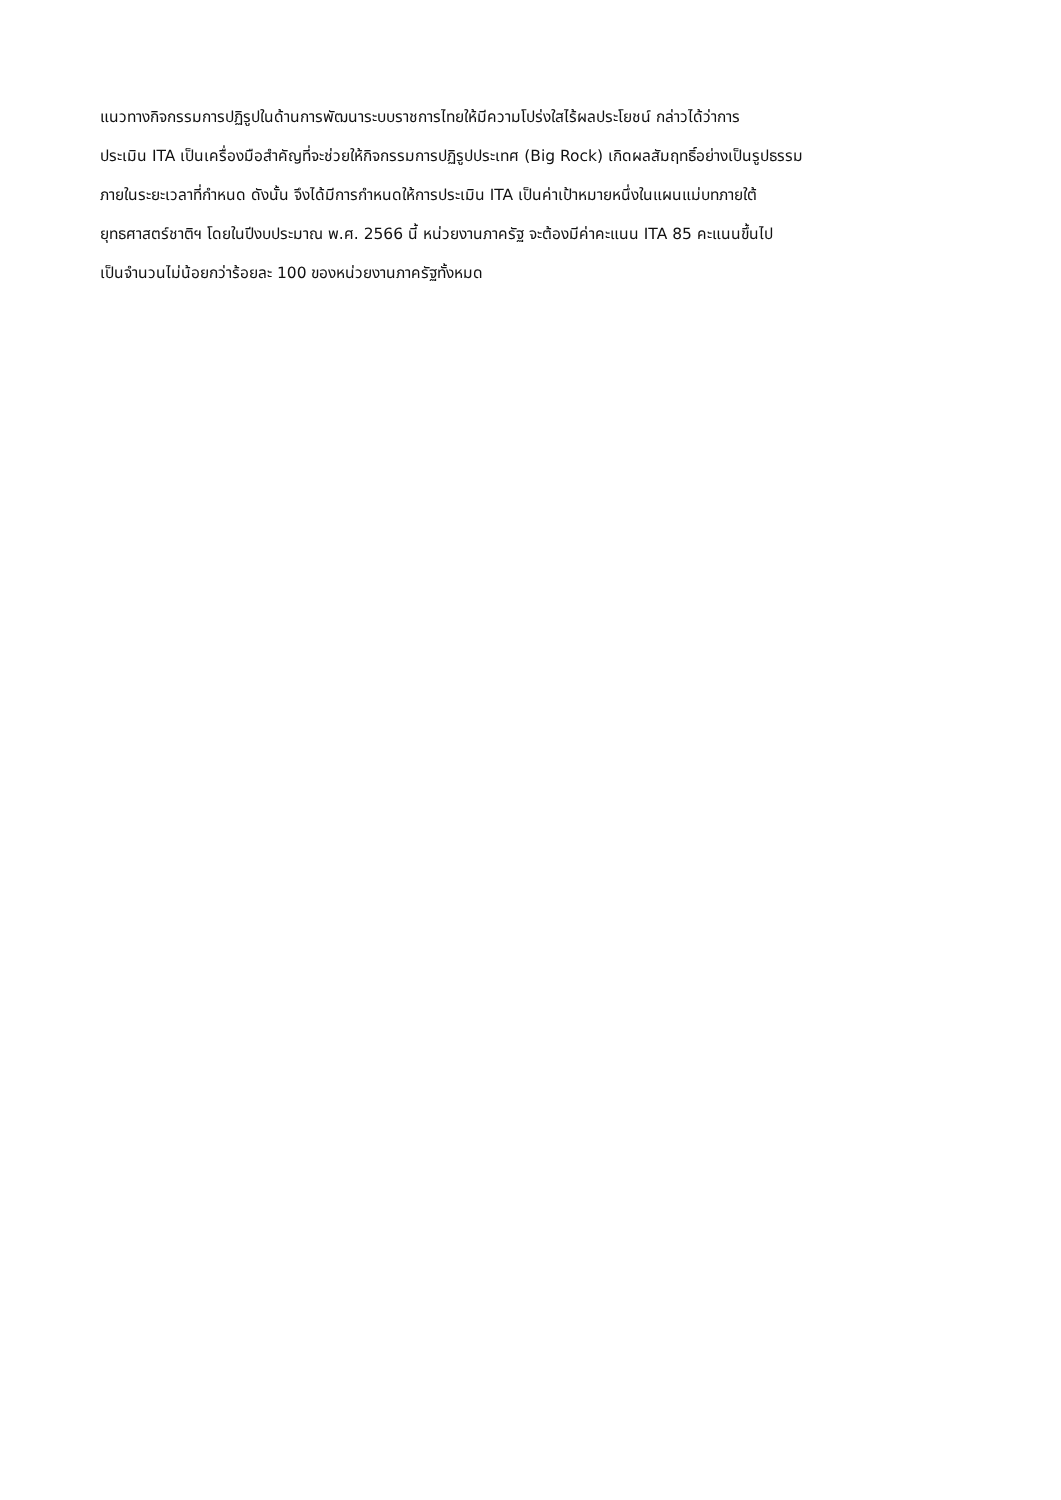แนวทางกิจกรรมการปฏิรูปในด้านการพัฒนาระบบราชการไทยให้มีความโปร่งใสไร้ผลประโยชน์ กล่าวได้ว่าการ
ประเมิน ITA เป็นเครื่องมือสำคัญที่จะช่วยให้กิจกรรมการปฏิรูปประเทศ (Big Rock) เกิดผลสัมฤทธิ์อย่างเป็นรูปธรรม
ภายในระยะเวลาที่กำหนด ดังนั้น จึงได้มีการกำหนดให้การประเมิน ITA เป็นค่าเป้าหมายหนึ่งในแผนแม่บทภายใต้
ยุทธศาสตร์ชาติฯ โดยในปีงบประมาณ พ.ศ. 2566 นี้ หน่วยงานภาครัฐ จะต้องมีค่าคะแนน ITA 85 คะแนนขึ้นไป
เป็นจำนวนไม่น้อยกว่าร้อยละ 100 ของหน่วยงานภาครัฐทั้งหมด